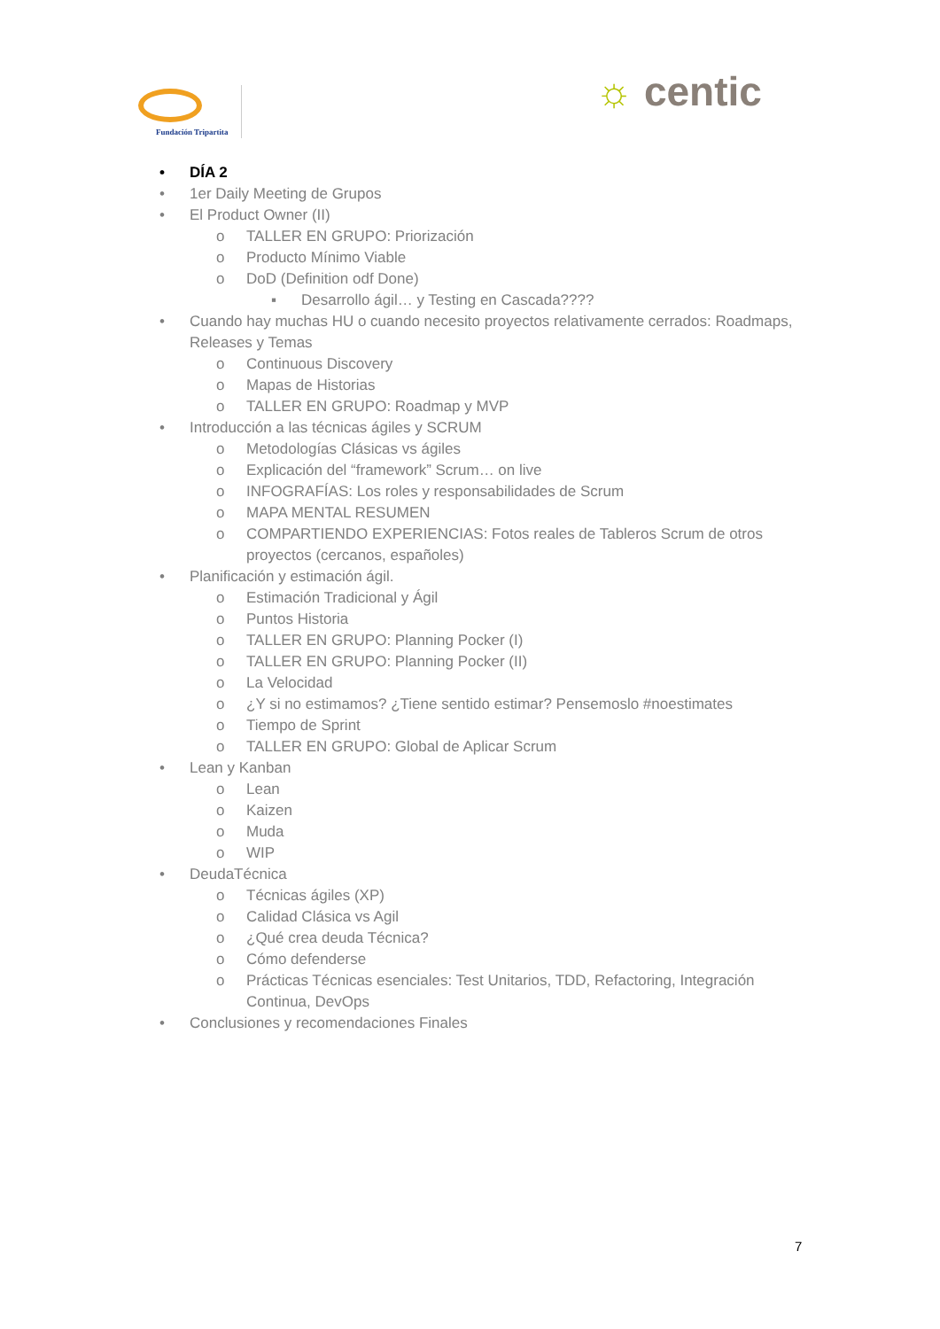Fundación Tripartita
☼ centic
• DÍA 2
• 1er Daily Meeting de Grupos
• El Product Owner (II)
o TALLER EN GRUPO: Priorización
o Producto Mínimo Viable
o DoD (Definition odf Done)
▪ Desarrollo ágil… y Testing en Cascada????
• Cuando hay muchas HU o cuando necesito proyectos relativamente cerrados: Roadmaps, Releases y Temas
o Continuous Discovery
o Mapas de Historias
o TALLER EN GRUPO: Roadmap y MVP
• Introducción a las técnicas ágiles y SCRUM
o Metodologías Clásicas vs ágiles
o Explicación del “framework” Scrum… on live
o INFOGRAFÍAS: Los roles y responsabilidades de Scrum
o MAPA MENTAL RESUMEN
o COMPARTIENDO EXPERIENCIAS: Fotos reales de Tableros Scrum de otros proyectos (cercanos, españoles)
• Planificación y estimación ágil.
o Estimación Tradicional y Ágil
o Puntos Historia
o TALLER EN GRUPO: Planning Pocker (I)
o TALLER EN GRUPO: Planning Pocker (II)
o La Velocidad
o ¿Y si no estimamos? ¿Tiene sentido estimar? Pensemoslo #noestimates
o Tiempo de Sprint
o TALLER EN GRUPO: Global de Aplicar Scrum
• Lean y Kanban
o Lean
o Kaizen
o Muda
o WIP
• DeudaTécnica
o Técnicas ágiles (XP)
o Calidad Clásica vs Agil
o ¿Qué crea deuda Técnica?
o Cómo defenderse
o Prácticas Técnicas esenciales: Test Unitarios, TDD, Refactoring, Integración Continua, DevOps
• Conclusiones y recomendaciones Finales
7